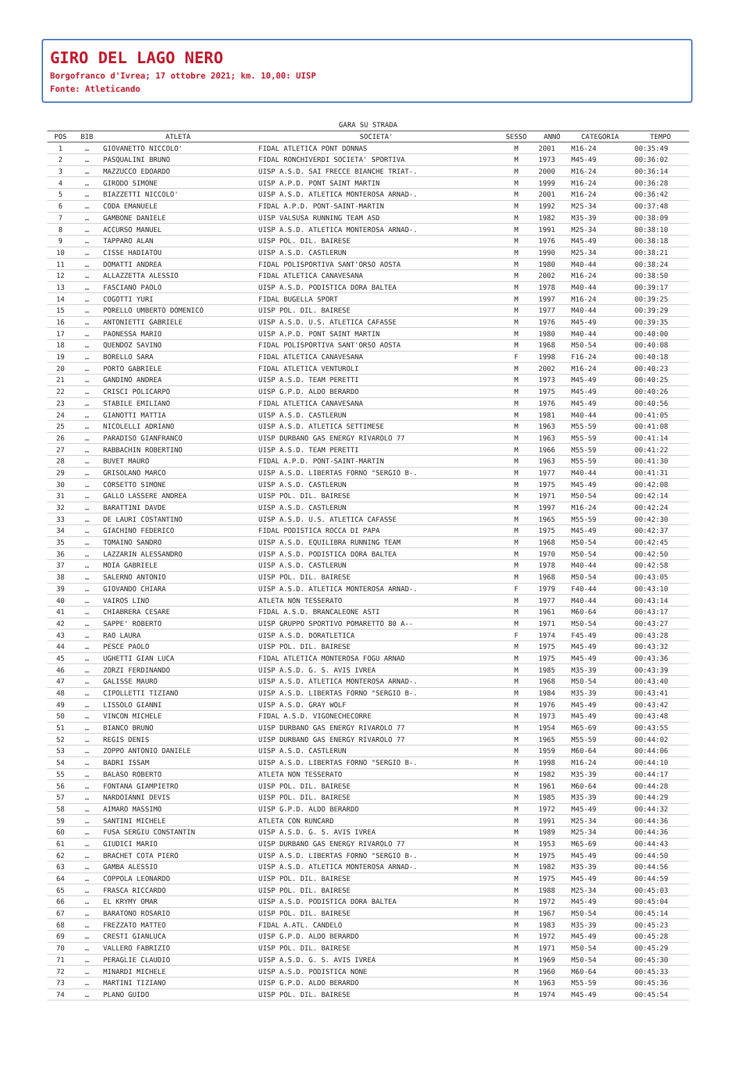GIRO DEL LAGO NERO
Borgofranco d'Ivrea; 17 ottobre 2021; km. 10,00: UISP
Fonte: Atleticando
| GARA SU STRADA | | | | | | | |
| --- | --- | --- | --- | --- | --- | --- | --- |
| POS | BIB | ATLETA | SOCIETA' | SESSO | ANNO | CATEGORIA | TEMPO |
| 1 | … | GIOVANETTO NICCOLO' | FIDAL ATLETICA PONT DONNAS | M | 2001 | M16-24 | 00:35:49 |
| 2 | … | PASQUALINI BRUNO | FIDAL RONCHIVERDI SOCIETA' SPORTIVA | M | 1973 | M45-49 | 00:36:02 |
| 3 | … | MAZZUCCO EDOARDO | UISP A.S.D. SAI FRECCE BIANCHE TRIAT-. | M | 2000 | M16-24 | 00:36:14 |
| 4 | … | GIRODO SIMONE | UISP A.P.D. PONT SAINT MARTIN | M | 1999 | M16-24 | 00:36:28 |
| 5 | … | BIAZZETTI NICCOLO' | UISP A.S.D. ATLETICA MONTEROSA ARNAD-. | M | 2001 | M16-24 | 00:36:42 |
| 6 | … | CODA EMANUELE | FIDAL A.P.D. PONT-SAINT-MARTIN | M | 1992 | M25-34 | 00:37:48 |
| 7 | … | GAMBONE DANIELE | UISP VALSUSA RUNNING TEAM ASD | M | 1982 | M35-39 | 00:38:09 |
| 8 | … | ACCURSO MANUEL | UISP A.S.D. ATLETICA MONTEROSA ARNAD-. | M | 1991 | M25-34 | 00:38:10 |
| 9 | … | TAPPARO ALAN | UISP POL. DIL. BAIRESE | M | 1976 | M45-49 | 00:38:18 |
| 10 | … | CISSE HADIATOU | UISP A.S.D. CASTLERUN | M | 1990 | M25-34 | 00:38:21 |
| 11 | … | DOMATTI ANDREA | FIDAL POLISPORTIVA SANT'ORSO AOSTA | M | 1980 | M40-44 | 00:38:24 |
| 12 | … | ALLAZZETTA ALESSIO | FIDAL ATLETICA CANAVESANA | M | 2002 | M16-24 | 00:38:50 |
| 13 | … | FASCIANO PAOLO | UISP A.S.D. PODISTICA DORA BALTEA | M | 1978 | M40-44 | 00:39:17 |
| 14 | … | COGOTTI YURI | FIDAL BUGELLA SPORT | M | 1997 | M16-24 | 00:39:25 |
| 15 | … | PORELLO UMBERTO DOMENICO | UISP POL. DIL. BAIRESE | M | 1977 | M40-44 | 00:39:29 |
| 16 | … | ANTONIETTI GABRIELE | UISP A.S.D. U.S. ATLETICA CAFASSE | M | 1976 | M45-49 | 00:39:35 |
| 17 | … | PAONESSA MARIO | UISP A.P.D. PONT SAINT MARTIN | M | 1980 | M40-44 | 00:40:00 |
| 18 | … | QUENDOZ SAVINO | FIDAL POLISPORTIVA SANT'ORSO AOSTA | M | 1968 | M50-54 | 00:40:08 |
| 19 | … | BORELLO SARA | FIDAL ATLETICA CANAVESANA | F | 1998 | F16-24 | 00:40:18 |
| 20 | … | PORTO GABRIELE | FIDAL ATLETICA VENTUROLI | M | 2002 | M16-24 | 00:40:23 |
| 21 | … | GANDINO ANDREA | UISP A.S.D. TEAM PERETTI | M | 1973 | M45-49 | 00:40:25 |
| 22 | … | CRISCI POLICARPO | UISP G.P.D. ALDO BERARDO | M | 1975 | M45-49 | 00:40:26 |
| 23 | … | STABILE EMILIANO | FIDAL ATLETICA CANAVESANA | M | 1976 | M45-49 | 00:40:56 |
| 24 | … | GIANOTTI MATTIA | UISP A.S.D. CASTLERUN | M | 1981 | M40-44 | 00:41:05 |
| 25 | … | NICOLELLI ADRIANO | UISP A.S.D. ATLETICA SETTIMESE | M | 1963 | M55-59 | 00:41:08 |
| 26 | … | PARADISO GIANFRANCO | UISP DURBANO GAS ENERGY RIVAROLO 77 | M | 1963 | M55-59 | 00:41:14 |
| 27 | … | RABBACHIN ROBERTINO | UISP A.S.D. TEAM PERETTI | M | 1966 | M55-59 | 00:41:22 |
| 28 | … | BUVET MAURO | FIDAL A.P.D. PONT-SAINT-MARTIN | M | 1963 | M55-59 | 00:41:30 |
| 29 | … | GRISOLANO MARCO | UISP A.S.D. LIBERTAS FORNO "SERGIO B-. | M | 1977 | M40-44 | 00:41:31 |
| 30 | … | CORSETTO SIMONE | UISP A.S.D. CASTLERUN | M | 1975 | M45-49 | 00:42:08 |
| 31 | … | GALLO LASSERE ANDREA | UISP POL. DIL. BAIRESE | M | 1971 | M50-54 | 00:42:14 |
| 32 | … | BARATTINI DAVDE | UISP A.S.D. CASTLERUN | M | 1997 | M16-24 | 00:42:24 |
| 33 | … | DE LAURI COSTANTINO | UISP A.S.D. U.S. ATLETICA CAFASSE | M | 1965 | M55-59 | 00:42:30 |
| 34 | … | GIACHINO FEDERICO | FIDAL PODISTICA ROCCA DI PAPA | M | 1975 | M45-49 | 00:42:37 |
| 35 | … | TOMAINO SANDRO | UISP A.S.D. EQUILIBRA RUNNING TEAM | M | 1968 | M50-54 | 00:42:45 |
| 36 | … | LAZZARIN ALESSANDRO | UISP A.S.D. PODISTICA DORA BALTEA | M | 1970 | M50-54 | 00:42:50 |
| 37 | … | MOIA GABRIELE | UISP A.S.D. CASTLERUN | M | 1978 | M40-44 | 00:42:58 |
| 38 | … | SALERNO ANTONIO | UISP POL. DIL. BAIRESE | M | 1968 | M50-54 | 00:43:05 |
| 39 | … | GIOVANDO CHIARA | UISP A.S.D. ATLETICA MONTEROSA ARNAD-. | F | 1979 | F40-44 | 00:43:10 |
| 40 | … | VAIROS LINO | ATLETA NON TESSERATO | M | 1977 | M40-44 | 00:43:14 |
| 41 | … | CHIABRERA CESARE | FIDAL A.S.D. BRANCALEONE ASTI | M | 1961 | M60-64 | 00:43:17 |
| 42 | … | SAPPE' ROBERTO | UISP GRUPPO SPORTIVO POMARETTO 80 A-- | M | 1971 | M50-54 | 00:43:27 |
| 43 | … | RAO LAURA | UISP A.S.D. DORATLETICA | F | 1974 | F45-49 | 00:43:28 |
| 44 | … | PESCE PAOLO | UISP POL. DIL. BAIRESE | M | 1975 | M45-49 | 00:43:32 |
| 45 | … | UGHETTI GIAN LUCA | FIDAL ATLETICA MONTEROSA FOGU ARNAD | M | 1975 | M45-49 | 00:43:36 |
| 46 | … | ZORZI FERDINANDO | UISP A.S.D. G. S. AVIS IVREA | M | 1985 | M35-39 | 00:43:39 |
| 47 | … | GALISSE MAURO | UISP A.S.D. ATLETICA MONTEROSA ARNAD-. | M | 1968 | M50-54 | 00:43:40 |
| 48 | … | CIPOLLETTI TIZIANO | UISP A.S.D. LIBERTAS FORNO "SERGIO B-. | M | 1984 | M35-39 | 00:43:41 |
| 49 | … | LISSOLO GIANNI | UISP A.S.D. GRAY WOLF | M | 1976 | M45-49 | 00:43:42 |
| 50 | … | VINCON MICHELE | FIDAL A.S.D. VIGONECHECORRE | M | 1973 | M45-49 | 00:43:48 |
| 51 | … | BIANCO BRUNO | UISP DURBANO GAS ENERGY RIVAROLO 77 | M | 1954 | M65-69 | 00:43:55 |
| 52 | … | REGIS DENIS | UISP DURBANO GAS ENERGY RIVAROLO 77 | M | 1965 | M55-59 | 00:44:02 |
| 53 | … | ZOPPO ANTONIO DANIELE | UISP A.S.D. CASTLERUN | M | 1959 | M60-64 | 00:44:06 |
| 54 | … | BADRI ISSAM | UISP A.S.D. LIBERTAS FORNO "SERGIO B-. | M | 1998 | M16-24 | 00:44:10 |
| 55 | … | BALASO ROBERTO | ATLETA NON TESSERATO | M | 1982 | M35-39 | 00:44:17 |
| 56 | … | FONTANA GIAMPIETRO | UISP POL. DIL. BAIRESE | M | 1961 | M60-64 | 00:44:28 |
| 57 | … | NARDOIANNI DEVIS | UISP POL. DIL. BAIRESE | M | 1985 | M35-39 | 00:44:29 |
| 58 | … | AIMARO MASSIMO | UISP G.P.D. ALDO BERARDO | M | 1972 | M45-49 | 00:44:32 |
| 59 | … | SANTINI MICHELE | ATLETA CON RUNCARD | M | 1991 | M25-34 | 00:44:36 |
| 60 | … | FUSA SERGIU CONSTANTIN | UISP A.S.D. G. S. AVIS IVREA | M | 1989 | M25-34 | 00:44:36 |
| 61 | … | GIUDICI MARIO | UISP DURBANO GAS ENERGY RIVAROLO 77 | M | 1953 | M65-69 | 00:44:43 |
| 62 | … | BRACHET COTA PIERO | UISP A.S.D. LIBERTAS FORNO "SERGIO B-. | M | 1975 | M45-49 | 00:44:50 |
| 63 | … | GAMBA ALESSIO | UISP A.S.D. ATLETICA MONTEROSA ARNAD-. | M | 1982 | M35-39 | 00:44:56 |
| 64 | … | COPPOLA LEONARDO | UISP POL. DIL. BAIRESE | M | 1975 | M45-49 | 00:44:59 |
| 65 | … | FRASCA RICCARDO | UISP POL. DIL. BAIRESE | M | 1988 | M25-34 | 00:45:03 |
| 66 | … | EL KRYMY OMAR | UISP A.S.D. PODISTICA DORA BALTEA | M | 1972 | M45-49 | 00:45:04 |
| 67 | … | BARATONO ROSARIO | UISP POL. DIL. BAIRESE | M | 1967 | M50-54 | 00:45:14 |
| 68 | … | FREZZATO MATTEO | FIDAL A.ATL. CANDELO | M | 1983 | M35-39 | 00:45:23 |
| 69 | … | CRESTI GIANLUCA | UISP G.P.D. ALDO BERARDO | M | 1972 | M45-49 | 00:45:28 |
| 70 | … | VALLERO FABRIZIO | UISP POL. DIL. BAIRESE | M | 1971 | M50-54 | 00:45:29 |
| 71 | … | PERAGLIE CLAUDIO | UISP A.S.D. G. S. AVIS IVREA | M | 1969 | M50-54 | 00:45:30 |
| 72 | … | MINARDI MICHELE | UISP A.S.D. PODISTICA NONE | M | 1960 | M60-64 | 00:45:33 |
| 73 | … | MARTINI TIZIANO | UISP G.P.D. ALDO BERARDO | M | 1963 | M55-59 | 00:45:36 |
| 74 | … | PLANO GUIDO | UISP POL. DIL. BAIRESE | M | 1974 | M45-49 | 00:45:54 |